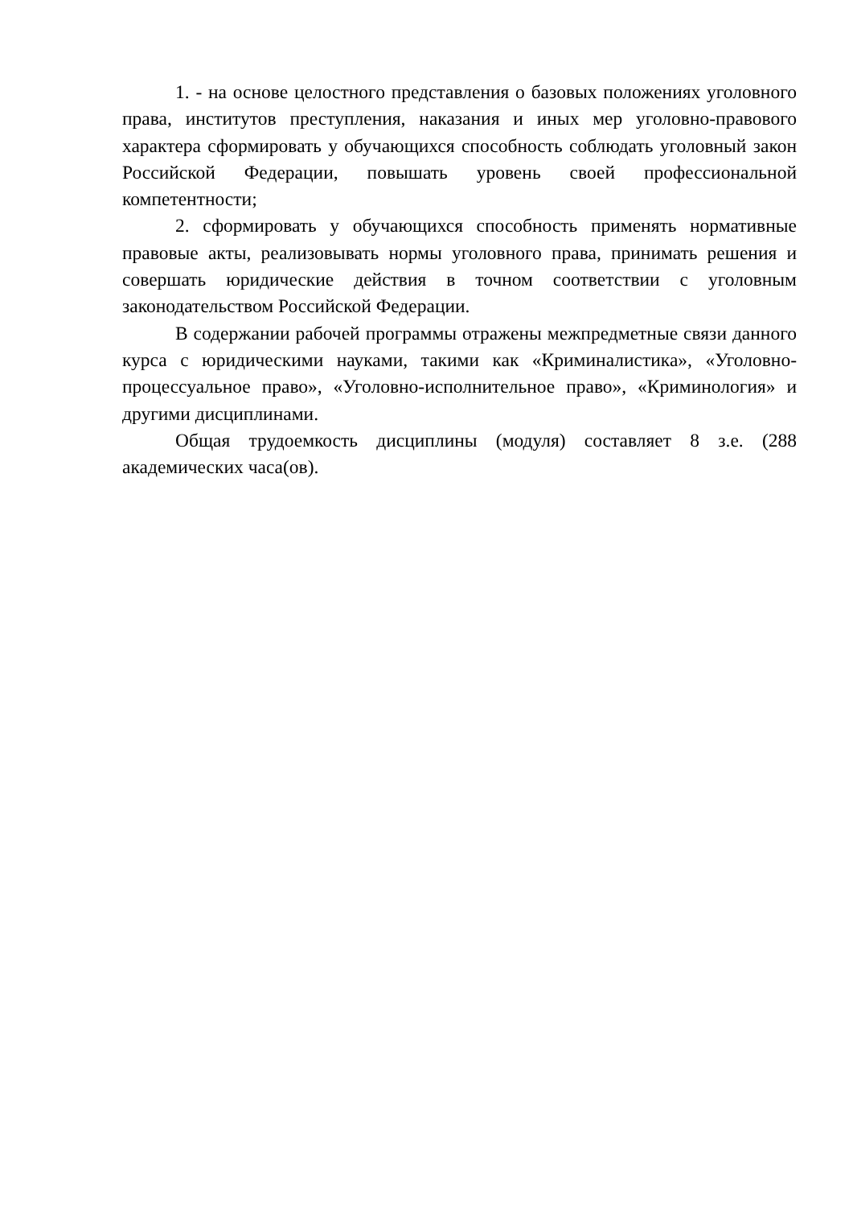1. - на основе целостного представления о базовых положениях уголовного права, институтов преступления, наказания и иных мер уголовно-правового характера сформировать у обучающихся способность соблюдать уголовный закон Российской Федерации, повышать уровень своей профессиональной компетентности;
2. сформировать у обучающихся способность применять нормативные правовые акты, реализовывать нормы уголовного права, принимать решения и совершать юридические действия в точном соответствии с уголовным законодательством Российской Федерации.
В содержании рабочей программы отражены межпредметные связи данного курса с юридическими науками, такими как «Криминалистика», «Уголовно-процессуальное право», «Уголовно-исполнительное право», «Криминология» и другими дисциплинами.
Общая трудоемкость дисциплины (модуля) составляет 8 з.е. (288 академических часа(ов).